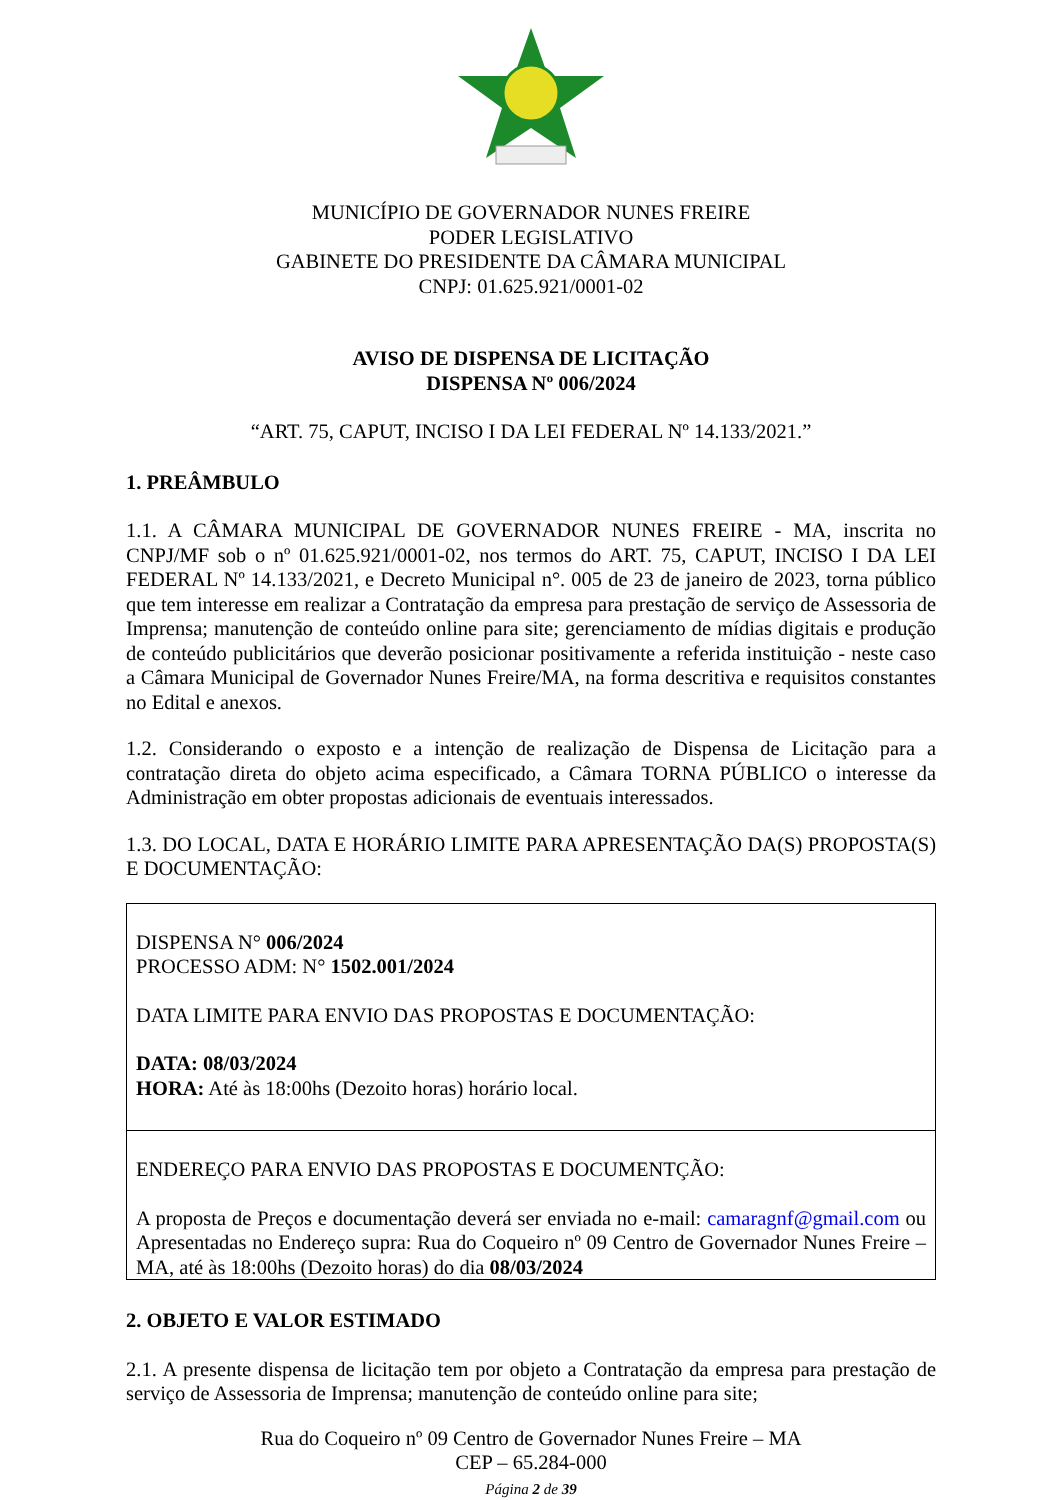MUNICÍPIO DE GOVERNADOR NUNES FREIRE
PODER LEGISLATIVO
GABINETE DO PRESIDENTE DA CÂMARA MUNICIPAL
CNPJ: 01.625.921/0001-02
AVISO DE DISPENSA DE LICITAÇÃO
DISPENSA Nº 006/2024
“ART. 75, CAPUT, INCISO I DA LEI FEDERAL Nº 14.133/2021.”
1. PREÂMBULO
1.1. A CÂMARA MUNICIPAL DE GOVERNADOR NUNES FREIRE - MA, inscrita no CNPJ/MF sob o nº 01.625.921/0001-02, nos termos do ART. 75, CAPUT, INCISO I DA LEI FEDERAL Nº 14.133/2021, e Decreto Municipal n°. 005 de 23 de janeiro de 2023, torna público que tem interesse em realizar a Contratação da empresa para prestação de serviço de Assessoria de Imprensa; manutenção de conteúdo online para site; gerenciamento de mídias digitais e produção de conteúdo publicitários que deverão posicionar positivamente a referida instituição - neste caso a Câmara Municipal de Governador Nunes Freire/MA, na forma descritiva e requisitos constantes no Edital e anexos.
1.2. Considerando o exposto e a intenção de realização de Dispensa de Licitação para a contratação direta do objeto acima especificado, a Câmara TORNA PÚBLICO o interesse da Administração em obter propostas adicionais de eventuais interessados.
1.3. DO LOCAL, DATA E HORÁRIO LIMITE PARA APRESENTAÇÃO DA(S) PROPOSTA(S) E DOCUMENTAÇÃO:
| DISPENSA N° 006/2024 PROCESSO ADM: N° 1502.001/2024 DATA LIMITE PARA ENVIO DAS PROPOSTAS E DOCUMENTAÇÃO: DATA: 08/03/2024 HORA: Até às 18:00hs (Dezoito horas) horário local. |
| ENDEREÇO PARA ENVIO DAS PROPOSTAS E DOCUMENTÇÃO: A proposta de Preços e documentação deverá ser enviada no e-mail: camaragnf@gmail.com ou Apresentadas no Endereço supra: Rua do Coqueiro nº 09 Centro de Governador Nunes Freire – MA, até às 18:00hs (Dezoito horas) do dia 08/03/2024 |
2. OBJETO E VALOR ESTIMADO
2.1. A presente dispensa de licitação tem por objeto a Contratação da empresa para prestação de serviço de Assessoria de Imprensa; manutenção de conteúdo online para site;
Rua do Coqueiro nº 09 Centro de Governador Nunes Freire – MA
CEP – 65.284-000
Página 2 de 39